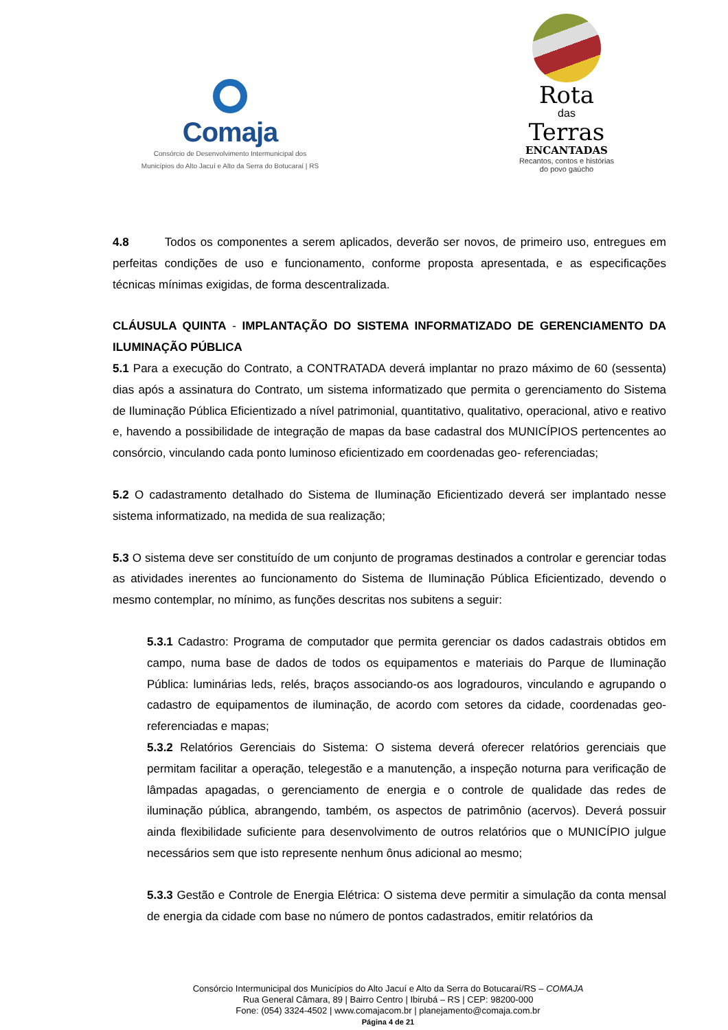Comaja
Consórcio de Desenvolvimento Intermunicipal dos
Municípios do Alto Jacuí e Alto da Serra do Botucaraí | RS
Rota
das
Terras
ENCANTADAS
Recantos, contos e histórias
do povo gaúcho
4.8 Todos os componentes a serem aplicados, deverão ser novos, de primeiro uso, entregues em perfeitas condições de uso e funcionamento, conforme proposta apresentada, e as especificações técnicas mínimas exigidas, de forma descentralizada.
CLÁUSULA QUINTA - IMPLANTAÇÃO DO SISTEMA INFORMATIZADO DE GERENCIAMENTO DA ILUMINAÇÃO PÚBLICA
5.1 Para a execução do Contrato, a CONTRATADA deverá implantar no prazo máximo de 60 (sessenta) dias após a assinatura do Contrato, um sistema informatizado que permita o gerenciamento do Sistema de Iluminação Pública Eficientizado a nível patrimonial, quantitativo, qualitativo, operacional, ativo e reativo e, havendo a possibilidade de integração de mapas da base cadastral dos MUNICÍPIOS pertencentes ao consórcio, vinculando cada ponto luminoso eficientizado em coordenadas geo- referenciadas;
5.2 O cadastramento detalhado do Sistema de Iluminação Eficientizado deverá ser implantado nesse sistema informatizado, na medida de sua realização;
5.3 O sistema deve ser constituído de um conjunto de programas destinados a controlar e gerenciar todas as atividades inerentes ao funcionamento do Sistema de Iluminação Pública Eficientizado, devendo o mesmo contemplar, no mínimo, as funções descritas nos subitens a seguir:
5.3.1 Cadastro: Programa de computador que permita gerenciar os dados cadastrais obtidos em campo, numa base de dados de todos os equipamentos e materiais do Parque de Iluminação Pública: luminárias leds, relés, braços associando-os aos logradouros, vinculando e agrupando o cadastro de equipamentos de iluminação, de acordo com setores da cidade, coordenadas geo-referenciadas e mapas;
5.3.2 Relatórios Gerenciais do Sistema: O sistema deverá oferecer relatórios gerenciais que permitam facilitar a operação, telegestão e a manutenção, a inspeção noturna para verificação de lâmpadas apagadas, o gerenciamento de energia e o controle de qualidade das redes de iluminação pública, abrangendo, também, os aspectos de patrimônio (acervos). Deverá possuir ainda flexibilidade suficiente para desenvolvimento de outros relatórios que o MUNICÍPIO julgue necessários sem que isto represente nenhum ônus adicional ao mesmo;
5.3.3 Gestão e Controle de Energia Elétrica: O sistema deve permitir a simulação da conta mensal de energia da cidade com base no número de pontos cadastrados, emitir relatórios da
Consórcio Intermunicipal dos Municípios do Alto Jacuí e Alto da Serra do Botucaraí/RS – COMAJA
Rua General Câmara, 89 | Bairro Centro | Ibirubá – RS | CEP: 98200-000
Fone: (054) 3324-4502 | www.comajacom.br | planejamento@comaja.com.br
Página 4 de 21